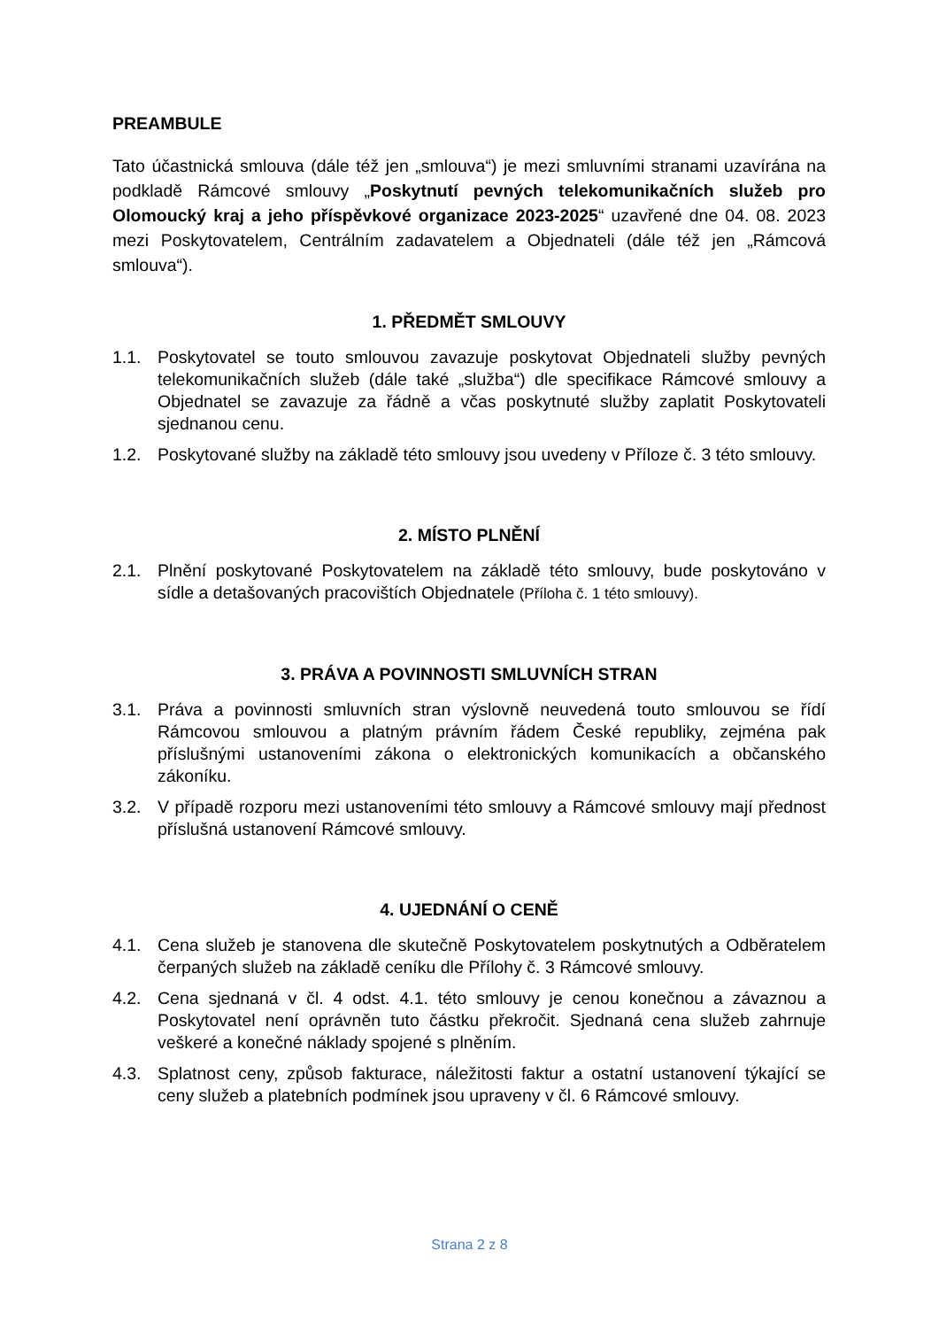PREAMBULE
Tato účastnická smlouva (dále též jen „smlouva“) je mezi smluvními stranami uzavírána na podkladě Rámcové smlouvy „Poskytnutí pevných telekomunikačních služeb pro Olomoucký kraj a jeho příspěvkové organizace 2023-2025“ uzavřené dne 04. 08. 2023 mezi Poskytovatelem, Centrálním zadavatelem a Objednateli (dále též jen „Rámcová smlouva“).
1. PŘEDMĚT SMLOUVY
1.1. Poskytovatel se touto smlouvou zavazuje poskytovat Objednateli služby pevných telekomunikačních služeb (dále také „služba“) dle specifikace Rámcové smlouvy a Objednatel se zavazuje za řádně a včas poskytnuté služby zaplatit Poskytovateli sjednanou cenu.
1.2. Poskytované služby na základě této smlouvy jsou uvedeny v Příloze č. 3 této smlouvy.
2. MÍSTO PLNĚNÍ
2.1. Plnění poskytované Poskytovatelem na základě této smlouvy, bude poskytováno v sídle a detašovaných pracovištích Objednatele (Příloha č. 1 této smlouvy).
3. PRÁVA A POVINNOSTI SMLUVNÍCH STRAN
3.1. Práva a povinnosti smluvních stran výslovně neuvedená touto smlouvou se řídí Rámcovou smlouvou a platným právním řádem České republiky, zejména pak příslušnými ustanoveními zákona o elektronických komunikacích a občanského zákoníku.
3.2. V případě rozporu mezi ustanoveními této smlouvy a Rámcové smlouvy mají přednost příslušná ustanovení Rámcové smlouvy.
4. UJEDNÁNÍ O CENĚ
4.1. Cena služeb je stanovena dle skutečně Poskytovatelem poskytnutých a Odběratelem čerpaných služeb na základě ceníku dle Přílohy č. 3 Rámcové smlouvy.
4.2. Cena sjednaná v čl. 4 odst. 4.1. této smlouvy je cenou konečnou a závaznou a Poskytovatel není oprávněn tuto částku překročit. Sjednaná cena služeb zahrnuje veškeré a konečné náklady spojené s plněním.
4.3. Splatnost ceny, způsob fakturace, náležitosti faktur a ostatní ustanovení týkající se ceny služeb a platebních podmínek jsou upraveny v čl. 6 Rámcové smlouvy.
Strana 2 z 8